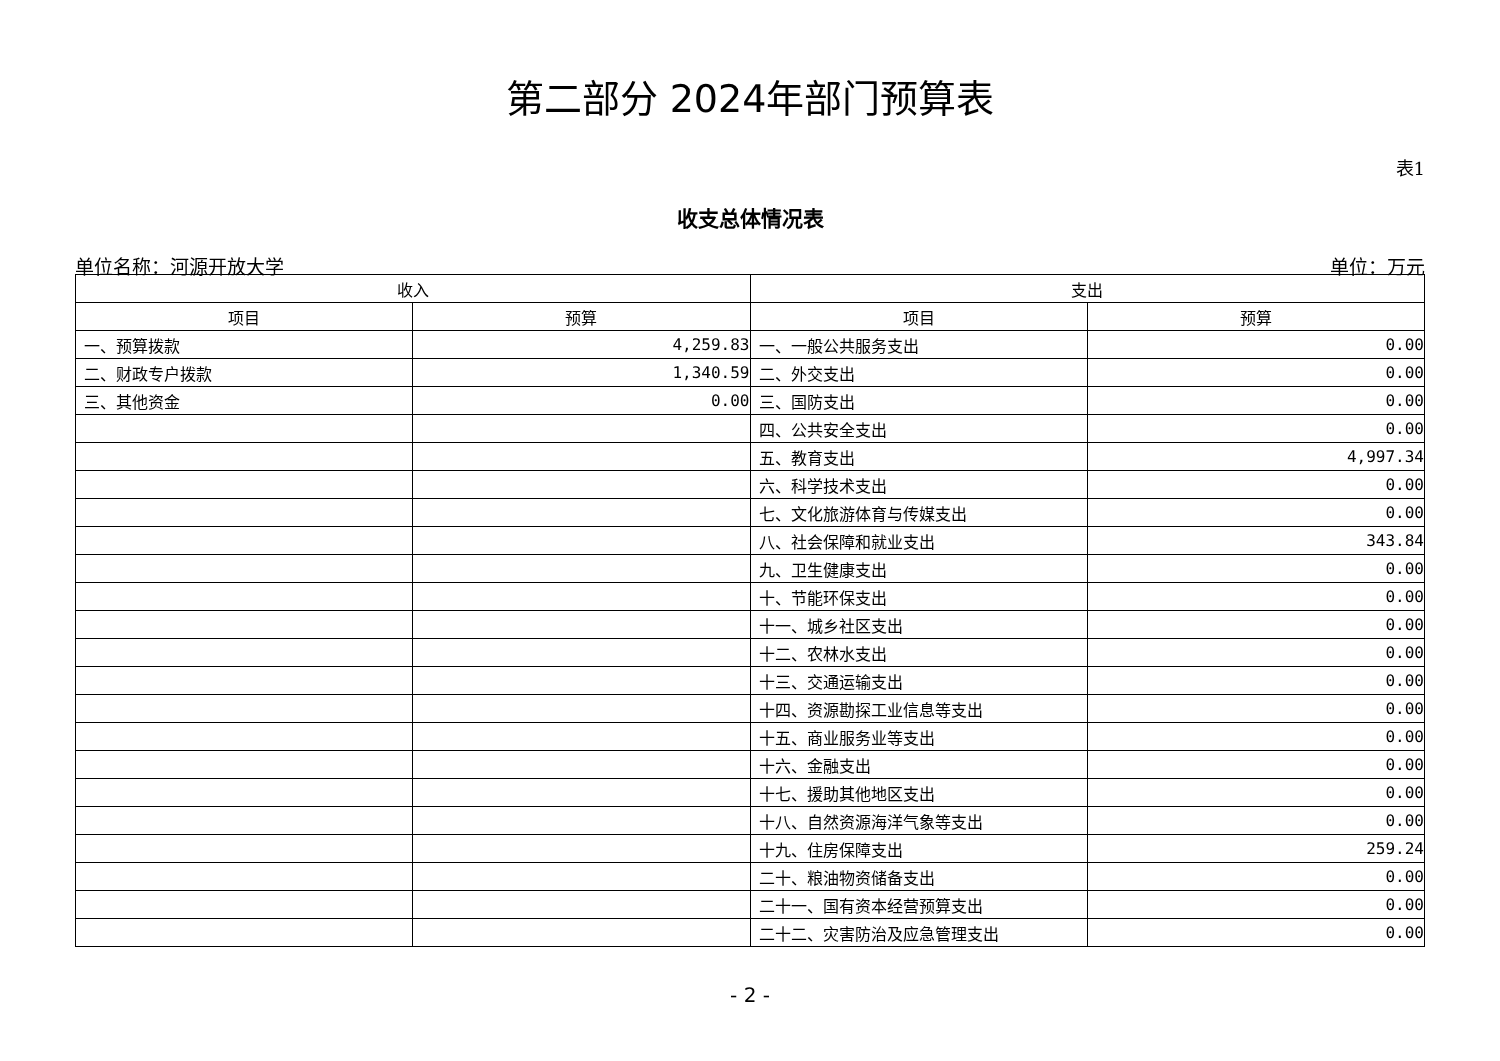第二部分 2024年部门预算表
表1
收支总体情况表
单位名称：河源开放大学 单位：万元
| 收入 | | 支出 | |
| --- | --- | --- | --- |
| 项目 | 预算 | 项目 | 预算 |
| 一、预算拨款 | 4,259.83 | 一、一般公共服务支出 | 0.00 |
| 二、财政专户拨款 | 1,340.59 | 二、外交支出 | 0.00 |
| 三、其他资金 | 0.00 | 三、国防支出 | 0.00 |
| | | 四、公共安全支出 | 0.00 |
| | | 五、教育支出 | 4,997.34 |
| | | 六、科学技术支出 | 0.00 |
| | | 七、文化旅游体育与传媒支出 | 0.00 |
| | | 八、社会保障和就业支出 | 343.84 |
| | | 九、卫生健康支出 | 0.00 |
| | | 十、节能环保支出 | 0.00 |
| | | 十一、城乡社区支出 | 0.00 |
| | | 十二、农林水支出 | 0.00 |
| | | 十三、交通运输支出 | 0.00 |
| | | 十四、资源勘探工业信息等支出 | 0.00 |
| | | 十五、商业服务业等支出 | 0.00 |
| | | 十六、金融支出 | 0.00 |
| | | 十七、援助其他地区支出 | 0.00 |
| | | 十八、自然资源海洋气象等支出 | 0.00 |
| | | 十九、住房保障支出 | 259.24 |
| | | 二十、粮油物资储备支出 | 0.00 |
| | | 二十一、国有资本经营预算支出 | 0.00 |
| | | 二十二、灾害防治及应急管理支出 | 0.00 |
- 2 -